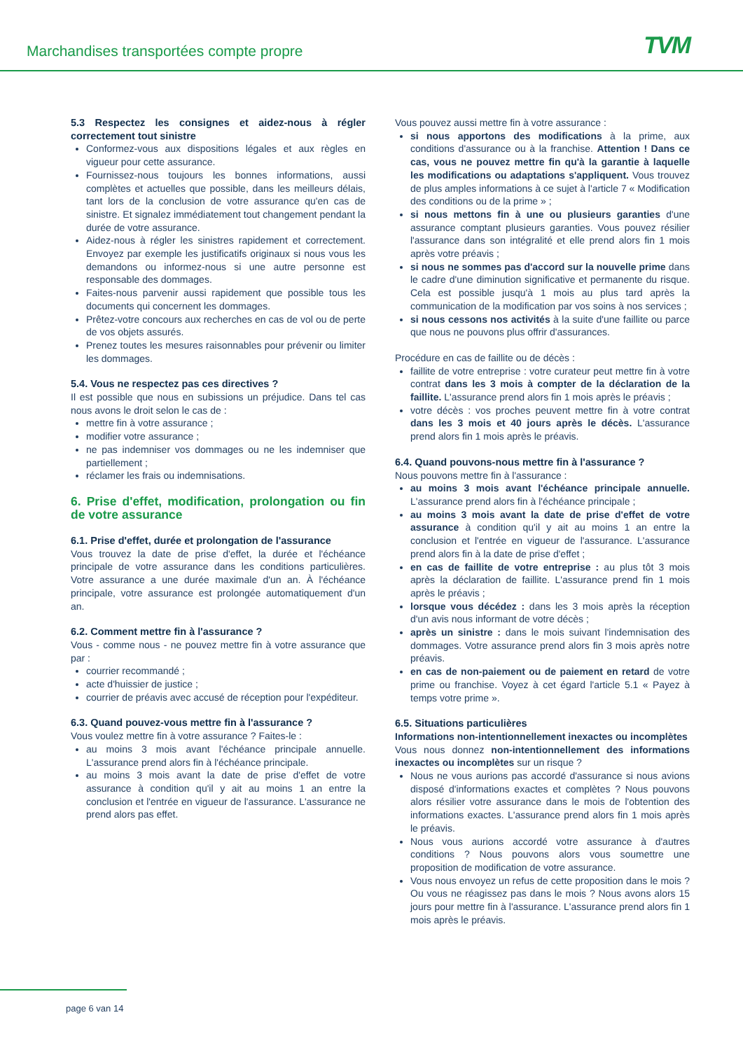Marchandises transportées compte propre
TVM
5.3 Respectez les consignes et aidez-nous à régler correctement tout sinistre
Conformez-vous aux dispositions légales et aux règles en vigueur pour cette assurance.
Fournissez-nous toujours les bonnes informations, aussi complètes et actuelles que possible, dans les meilleurs délais, tant lors de la conclusion de votre assurance qu'en cas de sinistre. Et signalez immédiatement tout changement pendant la durée de votre assurance.
Aidez-nous à régler les sinistres rapidement et correctement. Envoyez par exemple les justificatifs originaux si nous vous les demandons ou informez-nous si une autre personne est responsable des dommages.
Faites-nous parvenir aussi rapidement que possible tous les documents qui concernent les dommages.
Prêtez-votre concours aux recherches en cas de vol ou de perte de vos objets assurés.
Prenez toutes les mesures raisonnables pour prévenir ou limiter les dommages.
5.4. Vous ne respectez pas ces directives ?
Il est possible que nous en subissions un préjudice. Dans tel cas nous avons le droit selon le cas de :
mettre fin à votre assurance ;
modifier votre assurance ;
ne pas indemniser vos dommages ou ne les indemniser que partiellement ;
réclamer les frais ou indemnisations.
6. Prise d'effet, modification, prolongation ou fin de votre assurance
6.1. Prise d'effet, durée et prolongation de l'assurance
Vous trouvez la date de prise d'effet, la durée et l'échéance principale de votre assurance dans les conditions particulières. Votre assurance a une durée maximale d'un an. À l'échéance principale, votre assurance est prolongée automatiquement d'un an.
6.2. Comment mettre fin à l'assurance ?
Vous - comme nous - ne pouvez mettre fin à votre assurance que par :
courrier recommandé ;
acte d'huissier de justice ;
courrier de préavis avec accusé de réception pour l'expéditeur.
6.3. Quand pouvez-vous mettre fin à l'assurance ?
Vous voulez mettre fin à votre assurance ? Faites-le :
au moins 3 mois avant l'échéance principale annuelle. L'assurance prend alors fin à l'échéance principale.
au moins 3 mois avant la date de prise d'effet de votre assurance à condition qu'il y ait au moins 1 an entre la conclusion et l'entrée en vigueur de l'assurance. L'assurance ne prend alors pas effet.
Vous pouvez aussi mettre fin à votre assurance :
si nous apportons des modifications à la prime, aux conditions d'assurance ou à la franchise. Attention ! Dans ce cas, vous ne pouvez mettre fin qu'à la garantie à laquelle les modifications ou adaptations s'appliquent. Vous trouvez de plus amples informations à ce sujet à l'article 7 « Modification des conditions ou de la prime » ;
si nous mettons fin à une ou plusieurs garanties d'une assurance comptant plusieurs garanties. Vous pouvez résilier l'assurance dans son intégralité et elle prend alors fin 1 mois après votre préavis ;
si nous ne sommes pas d'accord sur la nouvelle prime dans le cadre d'une diminution significative et permanente du risque. Cela est possible jusqu'à 1 mois au plus tard après la communication de la modification par vos soins à nos services ;
si nous cessons nos activités à la suite d'une faillite ou parce que nous ne pouvons plus offrir d'assurances.
Procédure en cas de faillite ou de décès :
faillite de votre entreprise : votre curateur peut mettre fin à votre contrat dans les 3 mois à compter de la déclaration de la faillite. L'assurance prend alors fin 1 mois après le préavis ;
votre décès : vos proches peuvent mettre fin à votre contrat dans les 3 mois et 40 jours après le décès. L'assurance prend alors fin 1 mois après le préavis.
6.4. Quand pouvons-nous mettre fin à l'assurance ?
Nous pouvons mettre fin à l'assurance :
au moins 3 mois avant l'échéance principale annuelle. L'assurance prend alors fin à l'échéance principale ;
au moins 3 mois avant la date de prise d'effet de votre assurance à condition qu'il y ait au moins 1 an entre la conclusion et l'entrée en vigueur de l'assurance. L'assurance prend alors fin à la date de prise d'effet ;
en cas de faillite de votre entreprise : au plus tôt 3 mois après la déclaration de faillite. L'assurance prend fin 1 mois après le préavis ;
lorsque vous décédez : dans les 3 mois après la réception d'un avis nous informant de votre décès ;
après un sinistre : dans le mois suivant l'indemnisation des dommages. Votre assurance prend alors fin 3 mois après notre préavis.
en cas de non-paiement ou de paiement en retard de votre prime ou franchise. Voyez à cet égard l'article 5.1 « Payez à temps votre prime ».
6.5. Situations particulières
Informations non-intentionnellement inexactes ou incomplètes
Vous nous donnez non-intentionnellement des informations inexactes ou incomplètes sur un risque ?
Nous ne vous aurions pas accordé d'assurance si nous avions disposé d'informations exactes et complètes ? Nous pouvons alors résilier votre assurance dans le mois de l'obtention des informations exactes. L'assurance prend alors fin 1 mois après le préavis.
Nous vous aurions accordé votre assurance à d'autres conditions ? Nous pouvons alors vous soumettre une proposition de modification de votre assurance.
Vous nous envoyez un refus de cette proposition dans le mois ? Ou vous ne réagissez pas dans le mois ? Nous avons alors 15 jours pour mettre fin à l'assurance. L'assurance prend alors fin 1 mois après le préavis.
page 6 van 14